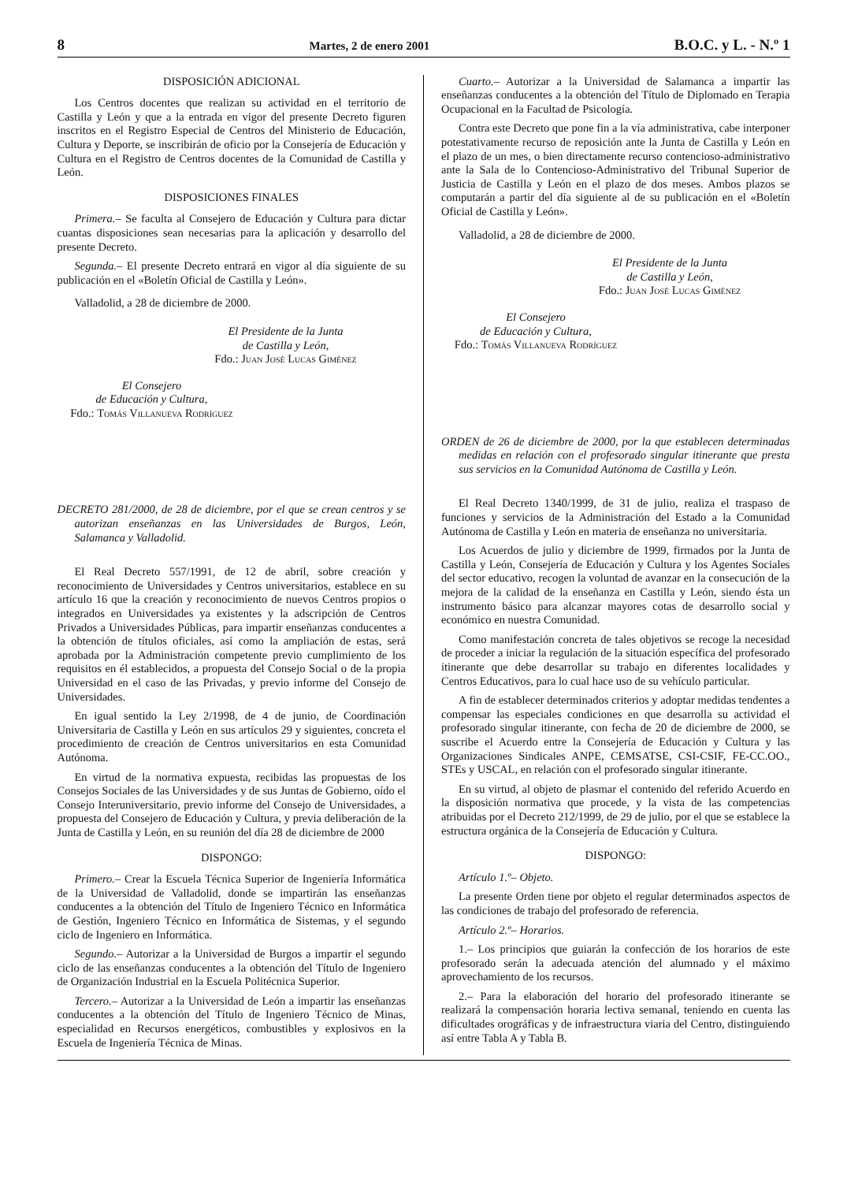8 Martes, 2 de enero 2001 B.O.C. y L. - N.º 1
DISPOSICIÓN ADICIONAL
Los Centros docentes que realizan su actividad en el territorio de Castilla y León y que a la entrada en vigor del presente Decreto figuren inscritos en el Registro Especial de Centros del Ministerio de Educación, Cultura y Deporte, se inscribirán de oficio por la Consejería de Educación y Cultura en el Registro de Centros docentes de la Comunidad de Castilla y León.
DISPOSICIONES FINALES
Primera.– Se faculta al Consejero de Educación y Cultura para dictar cuantas disposiciones sean necesarias para la aplicación y desarrollo del presente Decreto.
Segunda.– El presente Decreto entrará en vigor al día siguiente de su publicación en el «Boletín Oficial de Castilla y León».
Valladolid, a 28 de diciembre de 2000.
El Presidente de la Junta
de Castilla y León,
Fdo.: Juan José Lucas Giménez
El Consejero
de Educación y Cultura,
Fdo.: Tomás Villanueva Rodríguez
DECRETO 281/2000, de 28 de diciembre, por el que se crean centros y se autorizan enseñanzas en las Universidades de Burgos, León, Salamanca y Valladolid.
El Real Decreto 557/1991, de 12 de abril, sobre creación y reconocimiento de Universidades y Centros universitarios, establece en su artículo 16 que la creación y reconocimiento de nuevos Centros propios o integrados en Universidades ya existentes y la adscripción de Centros Privados a Universidades Públicas, para impartir enseñanzas conducentes a la obtención de títulos oficiales, así como la ampliación de estas, será aprobada por la Administración competente previo cumplimiento de los requisitos en él establecidos, a propuesta del Consejo Social o de la propia Universidad en el caso de las Privadas, y previo informe del Consejo de Universidades.
En igual sentido la Ley 2/1998, de 4 de junio, de Coordinación Universitaria de Castilla y León en sus artículos 29 y siguientes, concreta el procedimiento de creación de Centros universitarios en esta Comunidad Autónoma.
En virtud de la normativa expuesta, recibidas las propuestas de los Consejos Sociales de las Universidades y de sus Juntas de Gobierno, oído el Consejo Interuniversitario, previo informe del Consejo de Universidades, a propuesta del Consejero de Educación y Cultura, y previa deliberación de la Junta de Castilla y León, en su reunión del día 28 de diciembre de 2000
DISPONGO:
Primero.– Crear la Escuela Técnica Superior de Ingeniería Informática de la Universidad de Valladolid, donde se impartirán las enseñanzas conducentes a la obtención del Título de Ingeniero Técnico en Informática de Gestión, Ingeniero Técnico en Informática de Sistemas, y el segundo ciclo de Ingeniero en Informática.
Segundo.– Autorizar a la Universidad de Burgos a impartir el segundo ciclo de las enseñanzas conducentes a la obtención del Título de Ingeniero de Organización Industrial en la Escuela Politécnica Superior.
Tercero.– Autorizar a la Universidad de León a impartir las enseñanzas conducentes a la obtención del Título de Ingeniero Técnico de Minas, especialidad en Recursos energéticos, combustibles y explosivos en la Escuela de Ingeniería Técnica de Minas.
Cuarto.– Autorizar a la Universidad de Salamanca a impartir las enseñanzas conducentes a la obtención del Título de Diplomado en Terapia Ocupacional en la Facultad de Psicología.
Contra este Decreto que pone fin a la vía administrativa, cabe interponer potestativamente recurso de reposición ante la Junta de Castilla y León en el plazo de un mes, o bien directamente recurso contencioso-administrativo ante la Sala de lo Contencioso-Administrativo del Tribunal Superior de Justicia de Castilla y León en el plazo de dos meses. Ambos plazos se computarán a partir del día siguiente al de su publicación en el «Boletín Oficial de Castilla y León».
Valladolid, a 28 de diciembre de 2000.
El Presidente de la Junta
de Castilla y León,
Fdo.: Juan José Lucas Giménez
El Consejero
de Educación y Cultura,
Fdo.: Tomás Villanueva Rodríguez
ORDEN de 26 de diciembre de 2000, por la que establecen determinadas medidas en relación con el profesorado singular itinerante que presta sus servicios en la Comunidad Autónoma de Castilla y León.
El Real Decreto 1340/1999, de 31 de julio, realiza el traspaso de funciones y servicios de la Administración del Estado a la Comunidad Autónoma de Castilla y León en materia de enseñanza no universitaria.
Los Acuerdos de julio y diciembre de 1999, firmados por la Junta de Castilla y León, Consejería de Educación y Cultura y los Agentes Sociales del sector educativo, recogen la voluntad de avanzar en la consecución de la mejora de la calidad de la enseñanza en Castilla y León, siendo ésta un instrumento básico para alcanzar mayores cotas de desarrollo social y económico en nuestra Comunidad.
Como manifestación concreta de tales objetivos se recoge la necesidad de proceder a iniciar la regulación de la situación específica del profesorado itinerante que debe desarrollar su trabajo en diferentes localidades y Centros Educativos, para lo cual hace uso de su vehículo particular.
A fin de establecer determinados criterios y adoptar medidas tendentes a compensar las especiales condiciones en que desarrolla su actividad el profesorado singular itinerante, con fecha de 20 de diciembre de 2000, se suscribe el Acuerdo entre la Consejería de Educación y Cultura y las Organizaciones Sindicales ANPE, CEMSATSE, CSI-CSIF, FE-CC.OO., STEs y USCAL, en relación con el profesorado singular itinerante.
En su virtud, al objeto de plasmar el contenido del referido Acuerdo en la disposición normativa que procede, y la vista de las competencias atribuidas por el Decreto 212/1999, de 29 de julio, por el que se establece la estructura orgánica de la Consejería de Educación y Cultura.
DISPONGO:
Artículo 1.º– Objeto.
La presente Orden tiene por objeto el regular determinados aspectos de las condiciones de trabajo del profesorado de referencia.
Artículo 2.º– Horarios.
1.– Los principios que guiarán la confección de los horarios de este profesorado serán la adecuada atención del alumnado y el máximo aprovechamiento de los recursos.
2.– Para la elaboración del horario del profesorado itinerante se realizará la compensación horaria lectiva semanal, teniendo en cuenta las dificultades orográficas y de infraestructura viaria del Centro, distinguiendo así entre Tabla A y Tabla B.